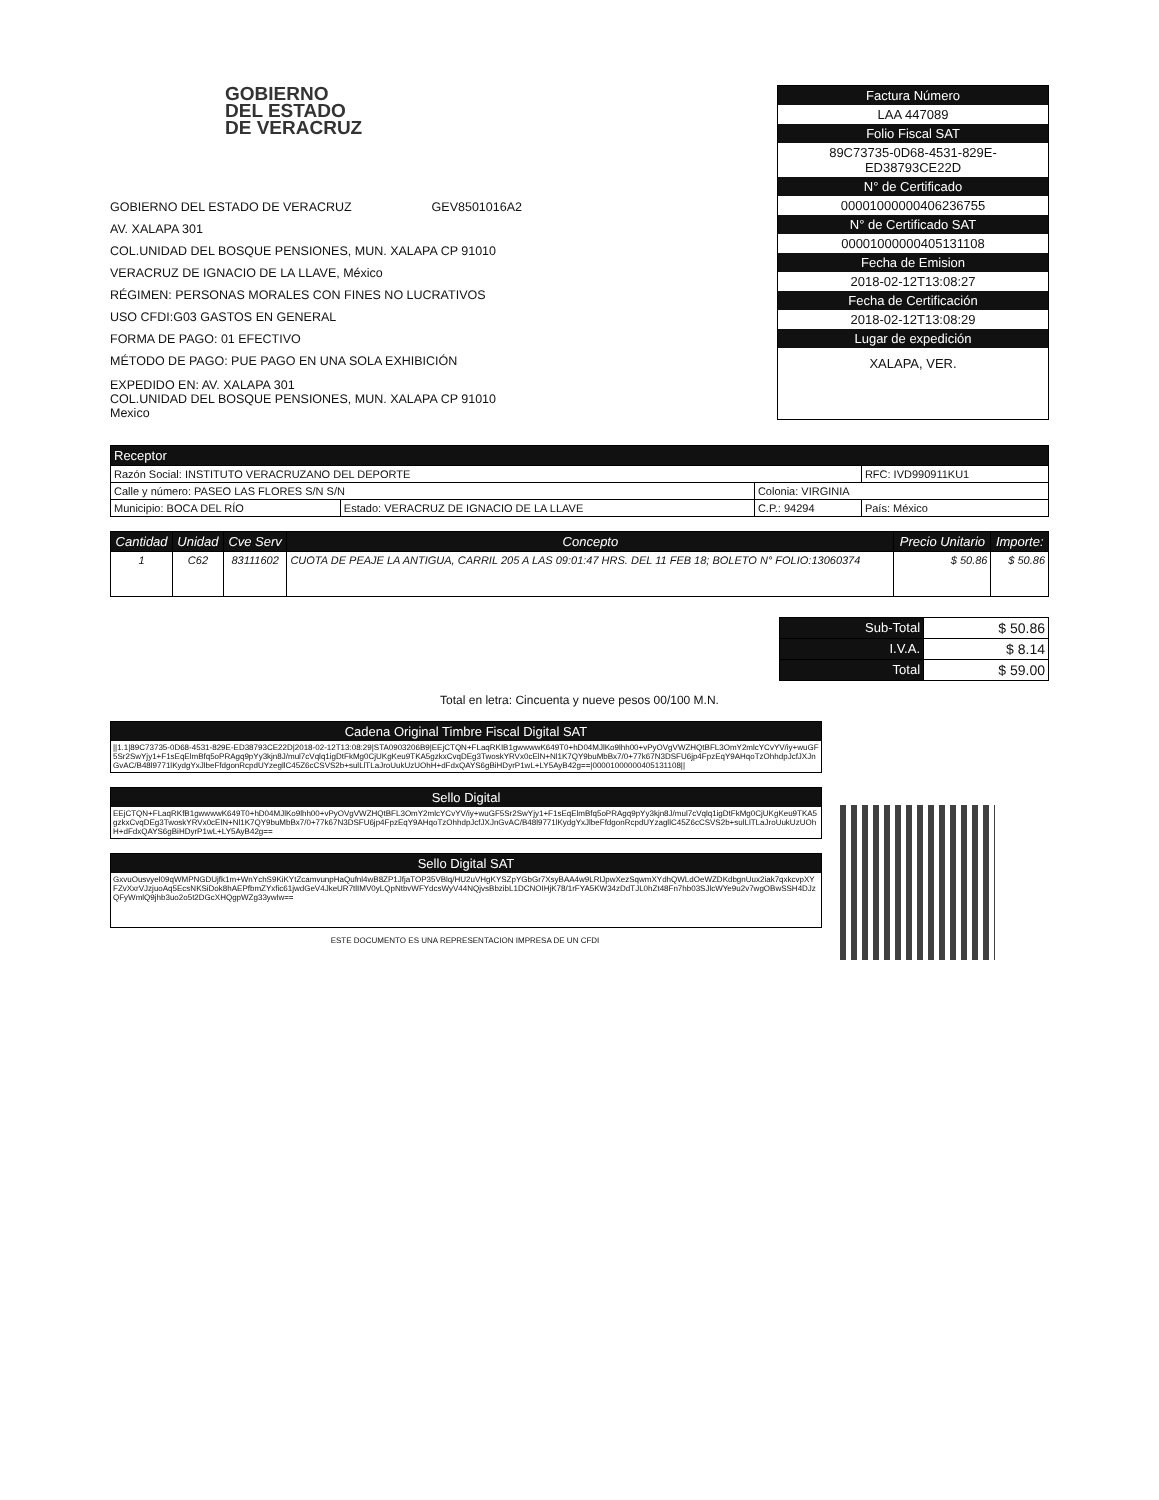GOBIERNO
DEL ESTADO
DE VERACRUZ
GOBIERNO DEL ESTADO DE VERACRUZ GEV8501016A2
AV. XALAPA 301
COL.UNIDAD DEL BOSQUE PENSIONES, MUN. XALAPA CP 91010
VERACRUZ DE IGNACIO DE LA LLAVE, México
RÉGIMEN: PERSONAS MORALES CON FINES NO LUCRATIVOS
USO CFDI:G03 GASTOS EN GENERAL
FORMA DE PAGO: 01 EFECTIVO
MÉTODO DE PAGO: PUE PAGO EN UNA SOLA EXHIBICIÓN
EXPEDIDO EN: AV. XALAPA 301
COL.UNIDAD DEL BOSQUE PENSIONES, MUN. XALAPA CP 91010
Mexico
Factura Número
LAA 447089
Folio Fiscal SAT
89C73735-0D68-4531-829E-
ED38793CE22D
N° de Certificado
00001000000406236755
N° de Certificado SAT
00001000000405131108
Fecha de Emision
2018-02-12T13:08:27
Fecha de Certificación
2018-02-12T13:08:29
Lugar de expedición
XALAPA, VER.
| Receptor | | | |
| --- | --- | --- | --- |
| Razón Social: INSTITUTO VERACRUZANO DEL DEPORTE | | | RFC: IVD990911KU1 |
| Calle y número: PASEO LAS FLORES S/N S/N | | Colonia: VIRGINIA | |
| Municipio: BOCA DEL RÍO | Estado: VERACRUZ DE IGNACIO DE LA LLAVE | C.P.: 94294 | País: México |
| Cantidad | Unidad | Cve Serv | Concepto | Precio Unitario | Importe: |
| --- | --- | --- | --- | --- | --- |
| 1 | C62 | 83111602 | CUOTA DE PEAJE LA ANTIGUA, CARRIL 205 A LAS 09:01:47 HRS. DEL 11 FEB 18; BOLETO N° FOLIO:13060374 | $ 50.86 | $ 50.86 |
| Sub-Total | $ 50.86 |
| I.V.A. | $ 8.14 |
| Total | $ 59.00 |
Total en letra: Cincuenta y nueve pesos 00/100 M.N.
Cadena Original Timbre Fiscal Digital SAT
||1.1|89C73735-0D68-4531-829E-ED38793CE22D|2018-02-12T13:08:29|STA0903206B9|EEjCTQN+FLaqRKIB1gwwwwK649T0+hD04MJlKo9lhh00+vPyOVgVWZHQtBFL3OmY2mlcYCvYV/iy+wuGF5Sr2SwYjy1+F1sEqElmBfq5oPRAgq9pYy3kjn8J/mul7cVqlq1igDtFkMg0CjUKgKeu9TKA5gzkxCvqDEg3TwoskYRVx0cElN+Nl1K7QY9buMbBx7/0+77k67N3DSFU6jp4FpzEqY9AHqoTzOhhdpJcfJXJnGvAC/B48l9771lKydgYxJlbeFfdgonRcpdUYzegllC45Z6cCSVS2b+sulLlTLaJroUukUzUOhH+dFdxQAYS6gBiHDyrP1wL+LY5AyB42g==|00001000000405131108||
Sello Digital
EEjCTQN+FLaqRKfB1gwwwwK649T0+hD04MJlKo9lhh00+vPyOVgVWZHQtBFL3OmY2mlcYCvYV/iy+wuGF5Sr2SwYjy1+F1sEqElmBfq5oPRAgq9pYy3kjn8J/mul7cVqlq1igDtFkMg0CjUKgKeu9TKA5gzkxCvqDEg3TwoskYRVx0cElN+Nl1K7QY9buMbBx7/0+77k67N3DSFU6jp4FpzEqY9AHqoTzOhhdpJcfJXJnGvAC/B48l9771lKydgYxJlbeFfdgonRcpdUYzagllC45Z6cCSVS2b+sulLlTLaJroUukUzUOhH+dFdxQAYS6gBiHDyrP1wL+LY5AyB42g==
Sello Digital SAT
GxvuOusvyel09qWMPNGDUjfk1m+WnYchS9KiKYtZcamvunpHaQufnl4wB8ZP1JfjaTOP35VBlq/HU2uVHgKYSZpYGbGr7XsyBAA4w9LRlJpwXezSqwmXYdhQWLdOeWZDKdbgnUux2iak7qxkcvpXYFZvXxrVJzjuoAq5EcsNKSiDok8hAEPfbmZYxfic61jwdGeV4JkeUR7tlIMV0yLQpNtbvWFYdcsWyV44NQjvsBbzibL1DCNOIHjK78/1rFYA5KW34zDdTJL0hZt48Fn7hb03SJlcWYe9u2v7wgOBwSSH4DJzQFyWmlQ9jhb3uo2o5t2DGcXHQgpWZg33ywlw==
ESTE DOCUMENTO ES UNA REPRESENTACION IMPRESA DE UN CFDI